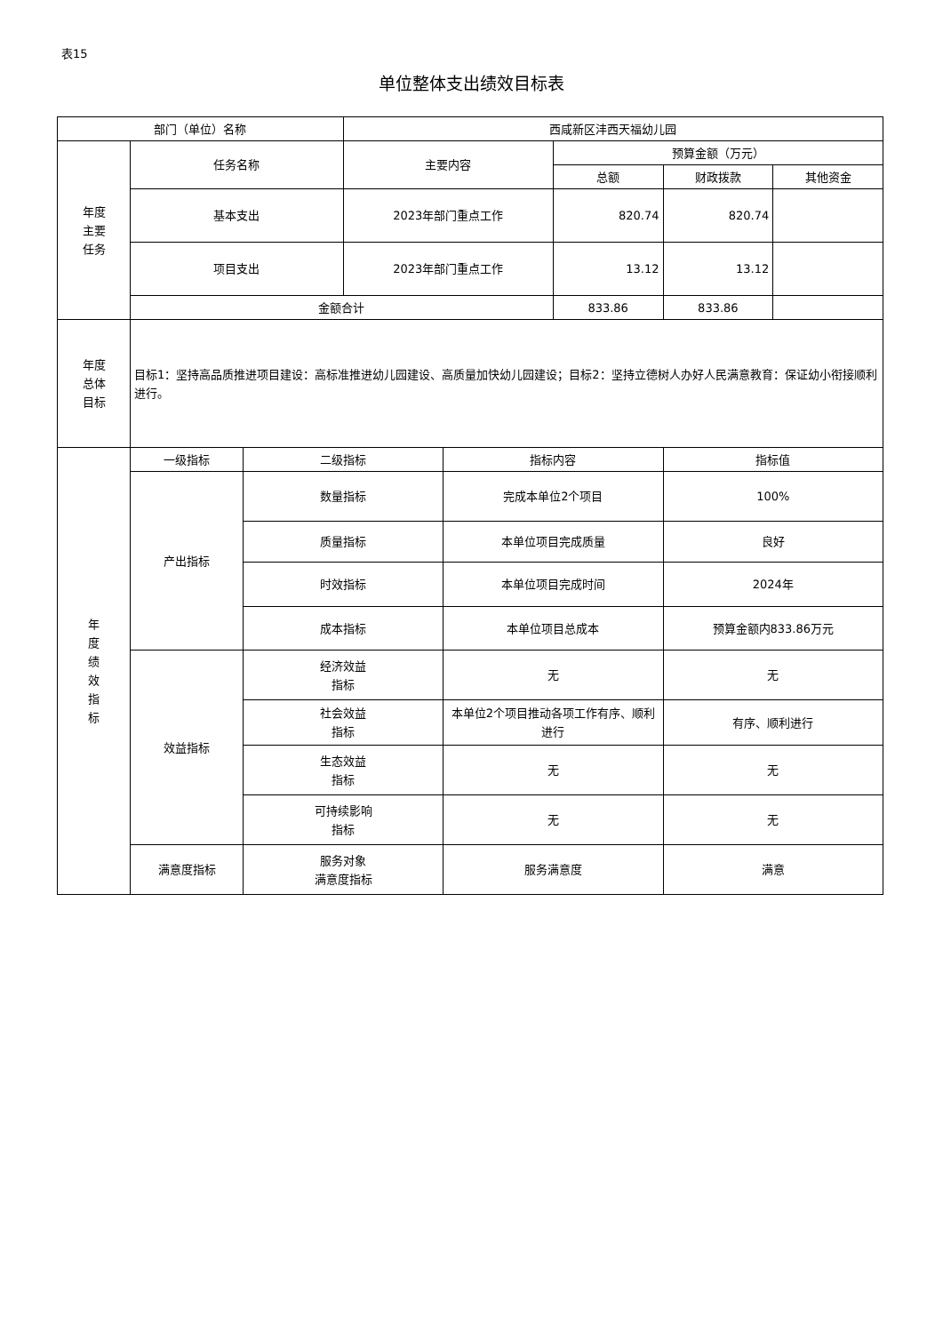表15
单位整体支出绩效目标表
| 部门（单位）名称 | | | 西咸新区沣西天福幼儿园 | | | | |
| 年度 主要 任务 | 任务名称 | | 主要内容 | | 预算金额（万元） | | |
| | | | | | 总额 | 财政拨款 | 其他资金 |
| | 基本支出 | | 2023年部门重点工作 | | 820.74 | 820.74 | |
| | 项目支出 | | 2023年部门重点工作 | | 13.12 | 13.12 | |
| | 金额合计 | | | | 833.86 | 833.86 | |
| 年度 总体 目标 | 目标1：坚持高品质推进项目建设：高标准推进幼儿园建设、高质量加快幼儿园建设；目标2：坚持立德树人办好人民满意教育：保证幼小衔接顺利进行。 | | | | | | |
| 年 度 绩 效 指 标 | 一级指标 | 二级指标 | | 指标内容 | | 指标值 | |
| | 产出指标 | 数量指标 | | 完成本单位2个项目 | | 100% | |
| | | 质量指标 | | 本单位项目完成质量 | | 良好 | |
| | | 时效指标 | | 本单位项目完成时间 | | 2024年 | |
| | | 成本指标 | | 本单位项目总成本 | | 预算金额内833.86万元 | |
| | 效益指标 | 经济效益 指标 | | 无 | | 无 | |
| | | 社会效益 指标 | | 本单位2个项目推动各项工作有序、顺利 进行 | | 有序、顺利进行 | |
| | | 生态效益 指标 | | 无 | | 无 | |
| | | 可持续影响 指标 | | 无 | | 无 | |
| | 满意度指标 | 服务对象 满意度指标 | | 服务满意度 | | 满意 | |